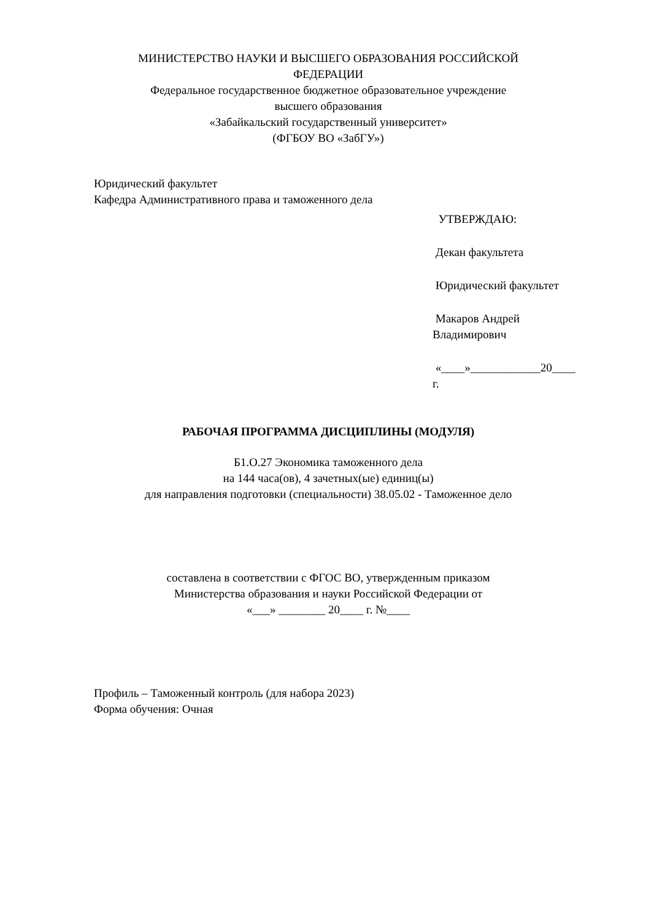МИНИСТЕРСТВО НАУКИ И ВЫСШЕГО ОБРАЗОВАНИЯ РОССИЙСКОЙ
ФЕДЕРАЦИИ
Федеральное государственное бюджетное образовательное учреждение
высшего образования
«Забайкальский государственный университет»
(ФГБОУ ВО «ЗабГУ»)
Юридический факультет
Кафедра Административного права и таможенного дела
УТВЕРЖДАЮ:
Декан факультета
Юридический факультет
Макаров Андрей
Владимирович
«____»____________20____
г.
РАБОЧАЯ ПРОГРАММА ДИСЦИПЛИНЫ (МОДУЛЯ)
Б1.О.27 Экономика таможенного дела
на 144 часа(ов), 4 зачетных(ые) единиц(ы)
для направления подготовки (специальности) 38.05.02 - Таможенное дело
составлена в соответствии с ФГОС ВО, утвержденным приказом
Министерства образования и науки Российской Федерации от
«___» ________ 20____ г. №____
Профиль – Таможенный контроль (для набора 2023)
Форма обучения: Очная